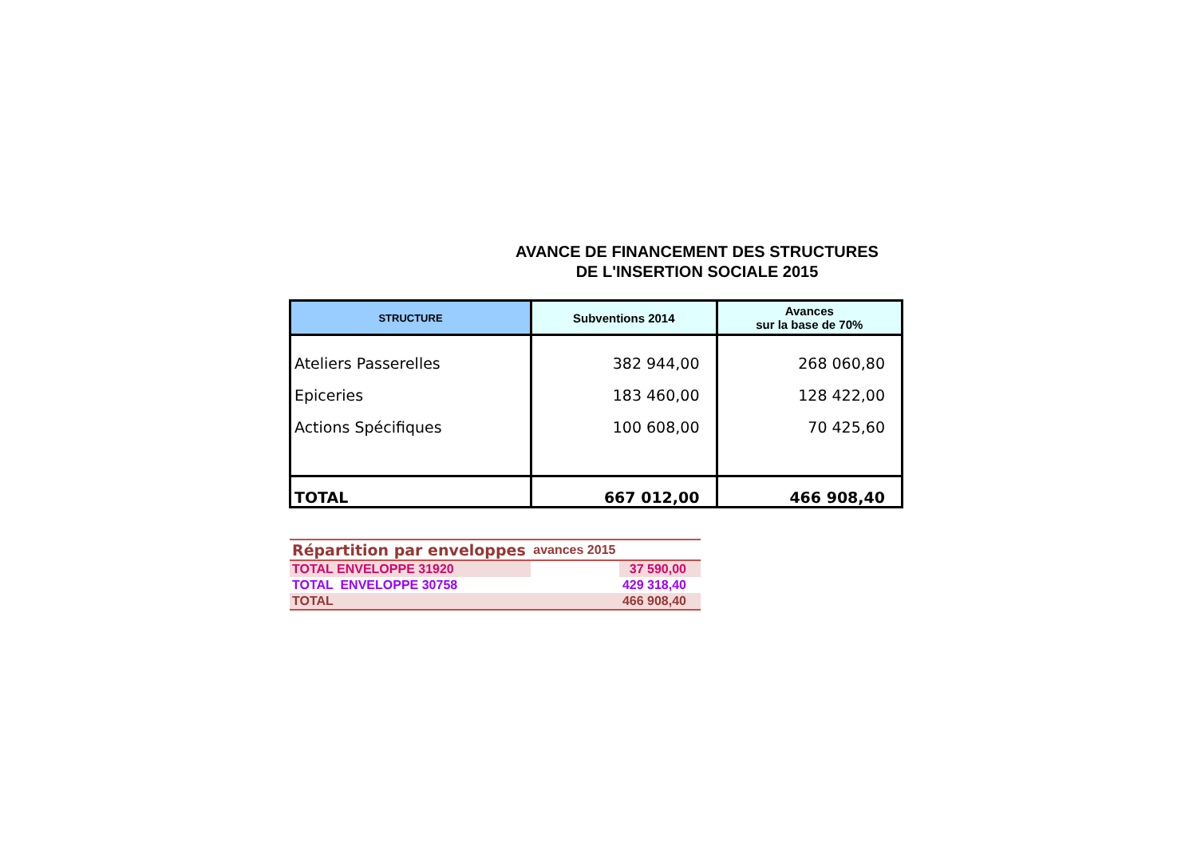AVANCE DE FINANCEMENT DES STRUCTURES
DE L'INSERTION SOCIALE 2015
| STRUCTURE | Subventions 2014 | Avances sur la base de 70% |
| --- | --- | --- |
| Ateliers Passerelles Epiceries Actions Spécifiques | 382 944,00 183 460,00 100 608,00 | 268 060,80 128 422,00 70 425,60 |
| TOTAL | 667 012,00 | 466 908,40 |
| Répartition par enveloppes | avances 2015 | |
| TOTAL ENVELOPPE 31920 | | 37 590,00 |
| TOTAL ENVELOPPE 30758 | | 429 318,40 |
| TOTAL | | 466 908,40 |